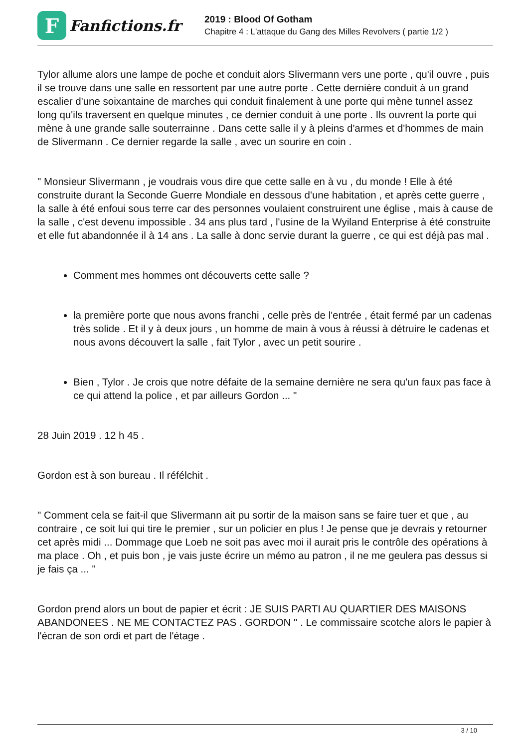F
Fanfictions.fr
2019 : Blood Of Gotham
Chapitre 4 : L'attaque du Gang des Milles Revolvers ( partie 1/2 )
Tylor allume alors une lampe de poche et conduit alors Slivermann vers une porte , qu'il ouvre , puis il se trouve dans une salle en ressortent par une autre porte . Cette dernière conduit à un grand escalier d'une soixantaine de marches qui conduit finalement à une porte qui mène tunnel assez long qu'ils traversent en quelque minutes , ce dernier conduit à une porte . Ils ouvrent la porte qui mène à une grande salle souterrainne . Dans cette salle il y à pleins d'armes et d'hommes de main de Slivermann . Ce dernier regarde la salle , avec un sourire en coin .
" Monsieur Slivermann , je voudrais vous dire que cette salle en à vu , du monde ! Elle à été construite durant la Seconde Guerre Mondiale en dessous d'une habitation , et après cette guerre , la salle à été enfoui sous terre car des personnes voulaient construirent une église , mais à cause de la salle , c'est devenu impossible . 34 ans plus tard , l'usine de la Wyiland Enterprise à été construite et elle fut abandonnée il à 14 ans . La salle à donc servie durant la guerre , ce qui est déjà pas mal .
Comment mes hommes ont découverts cette salle ?
la première porte que nous avons franchi , celle près de l'entrée , était fermé par un cadenas très solide . Et il y à deux jours , un homme de main à vous à réussi à détruire le cadenas et nous avons découvert la salle , fait Tylor , avec un petit sourire .
Bien , Tylor . Je crois que notre défaite de la semaine dernière ne sera qu'un faux pas face à ce qui attend la police , et par ailleurs Gordon ... "
28 Juin 2019 . 12 h 45 .
Gordon est à son bureau . Il réfélchit .
" Comment cela se fait-il que Slivermann ait pu sortir de la maison sans se faire tuer et que , au contraire , ce soit lui qui tire le premier , sur un policier en plus ! Je pense que je devrais y retourner cet après midi ... Dommage que Loeb ne soit pas avec moi il aurait pris le contrôle des opérations à ma place . Oh , et puis bon , je vais juste écrire un mémo au patron , il ne me geulera pas dessus si je fais ça ... "
Gordon prend alors un bout de papier et écrit : JE SUIS PARTI AU QUARTIER DES MAISONS ABANDONEES . NE ME CONTACTEZ PAS . GORDON " . Le commissaire scotche alors le papier à l'écran de son ordi et part de l'étage .
3 / 10